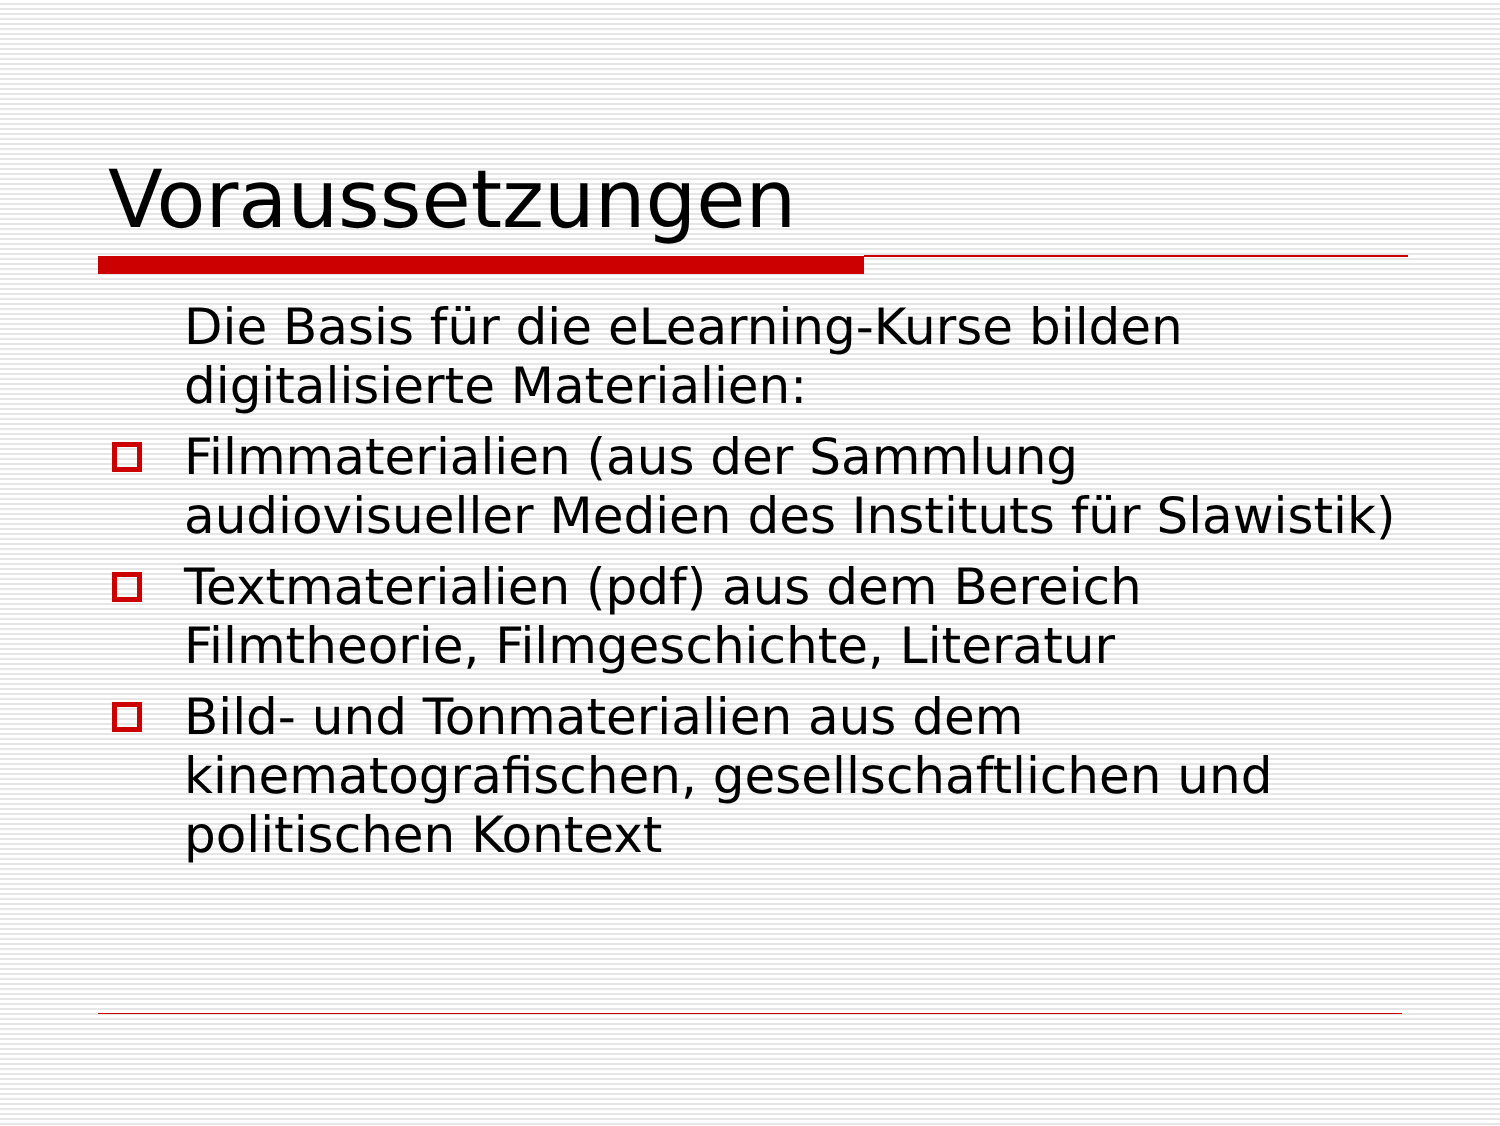Voraussetzungen
Die Basis für die eLearning-Kurse bilden digitalisierte Materialien:
Filmmaterialien (aus der Sammlung audiovisueller Medien des Instituts für Slawistik)
Textmaterialien (pdf) aus dem Bereich Filmtheorie, Filmgeschichte, Literatur
Bild- und Tonmaterialien aus dem kinematografischen, gesellschaftlichen und politischen Kontext